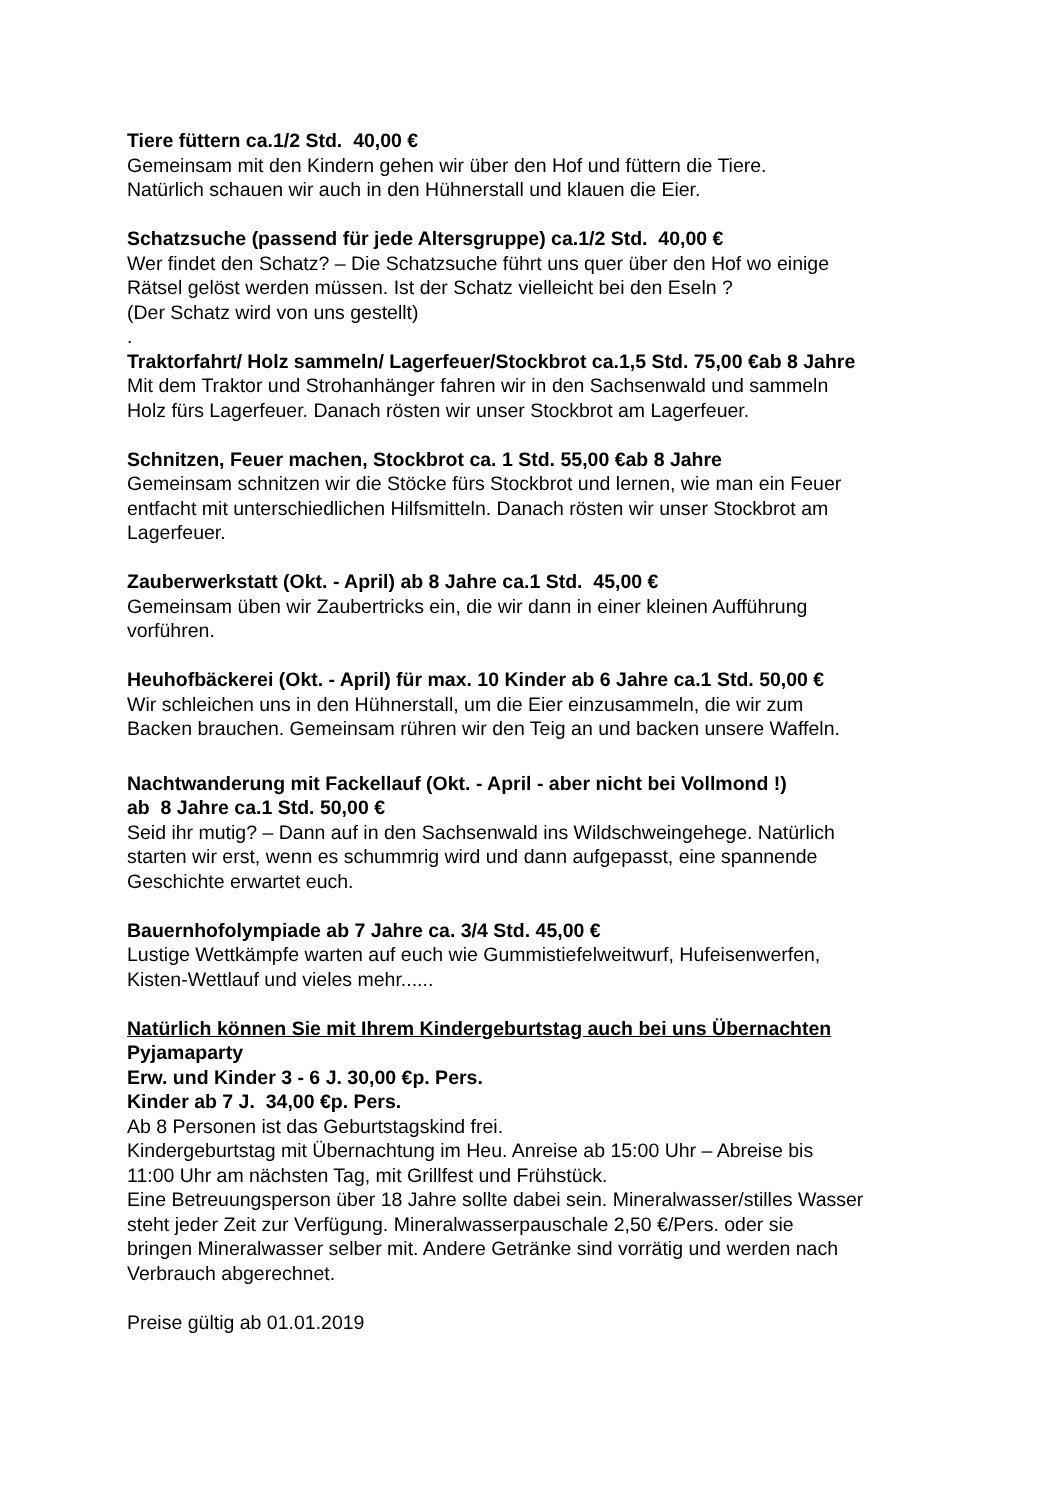Tiere füttern ca.1/2 Std. 40,00 €
Gemeinsam mit den Kindern gehen wir über den Hof und füttern die Tiere.
Natürlich schauen wir auch in den Hühnerstall und klauen die Eier.
Schatzsuche (passend für jede Altersgruppe) ca.1/2 Std. 40,00 €
Wer findet den Schatz? – Die Schatzsuche führt uns quer über den Hof wo einige
Rätsel gelöst werden müssen. Ist der Schatz vielleicht bei den Eseln ?
(Der Schatz wird von uns gestellt)
.
Traktorfahrt/ Holz sammeln/ Lagerfeuer/Stockbrot ca.1,5 Std. 75,00 €ab 8 Jahre
Mit dem Traktor und Strohanhänger fahren wir in den Sachsenwald und sammeln
Holz fürs Lagerfeuer. Danach rösten wir unser Stockbrot am Lagerfeuer.
Schnitzen, Feuer machen, Stockbrot ca. 1 Std. 55,00 €ab 8 Jahre
Gemeinsam schnitzen wir die Stöcke fürs Stockbrot und lernen, wie man ein Feuer
entfacht mit unterschiedlichen Hilfsmitteln. Danach rösten wir unser Stockbrot am
Lagerfeuer.
Zauberwerkstatt (Okt. - April) ab 8 Jahre ca.1 Std. 45,00 €
Gemeinsam üben wir Zaubertricks ein, die wir dann in einer kleinen Aufführung
vorführen.
Heuhofbäckerei (Okt. - April) für max. 10 Kinder ab 6 Jahre ca.1 Std. 50,00 €
Wir schleichen uns in den Hühnerstall, um die Eier einzusammeln, die wir zum
Backen brauchen. Gemeinsam rühren wir den Teig an und backen unsere Waffeln.
Nachtwanderung mit Fackellauf (Okt. - April - aber nicht bei Vollmond !)
ab 8 Jahre ca.1 Std. 50,00 €
Seid ihr mutig? – Dann auf in den Sachsenwald ins Wildschweingehege. Natürlich
starten wir erst, wenn es schummrig wird und dann aufgepasst, eine spannende
Geschichte erwartet euch.
Bauernhofolympiade ab 7 Jahre ca. 3/4 Std. 45,00 €
Lustige Wettkämpfe warten auf euch wie Gummistiefelweitwurf, Hufeisenwerfen,
Kisten-Wettlauf und vieles mehr......
Natürlich können Sie mit Ihrem Kindergeburtstag auch bei uns Übernachten
Pyjamaparty
Erw. und Kinder 3 - 6 J. 30,00 €p. Pers.
Kinder ab 7 J. 34,00 €p. Pers.
Ab 8 Personen ist das Geburtstagskind frei.
Kindergeburtstag mit Übernachtung im Heu. Anreise ab 15:00 Uhr – Abreise bis
11:00 Uhr am nächsten Tag, mit Grillfest und Frühstück.
Eine Betreuungsperson über 18 Jahre sollte dabei sein. Mineralwasser/stilles Wasser
steht jeder Zeit zur Verfügung. Mineralwasserpauschale 2,50 €/Pers. oder sie
bringen Mineralwasser selber mit. Andere Getränke sind vorrätig und werden nach
Verbrauch abgerechnet.
Preise gültig ab 01.01.2019